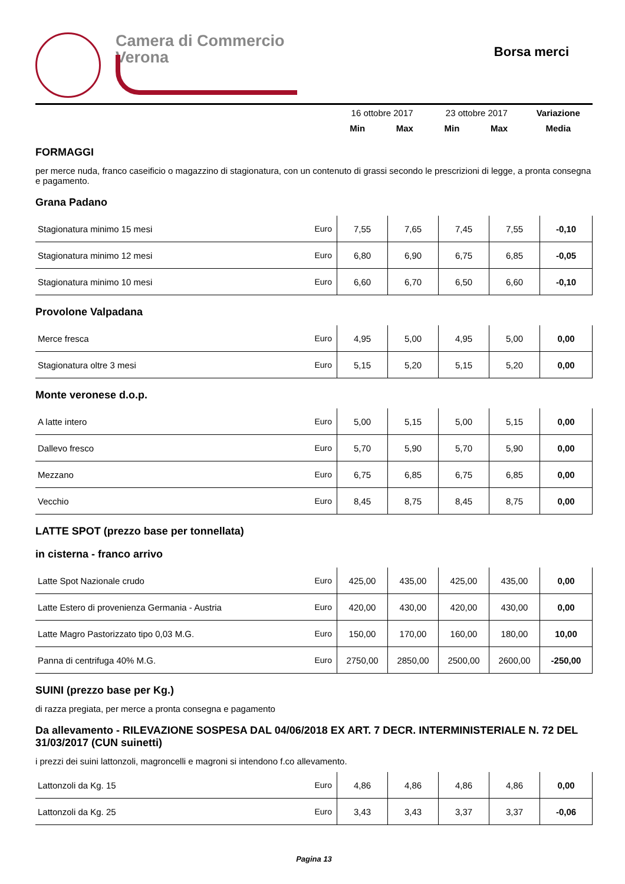Camera di Commercio
Verona
Borsa merci
| | 16 ottobre 2017 | | 23 ottobre 2017 | | Variazione |
| | Min | Max | Min | Max | Media |
FORMAGGI
per merce nuda, franco caseificio o magazzino di stagionatura, con un contenuto di grassi secondo le prescrizioni di legge, a pronta consegna e pagamento.
Grana Padano
| Stagionatura minimo 15 mesi | Euro | 7,55 | 7,65 | 7,45 | 7,55 | -0,10 |
| Stagionatura minimo 12 mesi | Euro | 6,80 | 6,90 | 6,75 | 6,85 | -0,05 |
| Stagionatura minimo 10 mesi | Euro | 6,60 | 6,70 | 6,50 | 6,60 | -0,10 |
Provolone Valpadana
| Merce fresca | Euro | 4,95 | 5,00 | 4,95 | 5,00 | 0,00 |
| Stagionatura oltre 3 mesi | Euro | 5,15 | 5,20 | 5,15 | 5,20 | 0,00 |
Monte veronese d.o.p.
| A latte intero | Euro | 5,00 | 5,15 | 5,00 | 5,15 | 0,00 |
| Dallevo fresco | Euro | 5,70 | 5,90 | 5,70 | 5,90 | 0,00 |
| Mezzano | Euro | 6,75 | 6,85 | 6,75 | 6,85 | 0,00 |
| Vecchio | Euro | 8,45 | 8,75 | 8,45 | 8,75 | 0,00 |
LATTE SPOT (prezzo base per tonnellata)
in cisterna - franco arrivo
| Latte Spot Nazionale crudo | Euro | 425,00 | 435,00 | 425,00 | 435,00 | 0,00 |
| Latte Estero di provenienza Germania - Austria | Euro | 420,00 | 430,00 | 420,00 | 430,00 | 0,00 |
| Latte Magro Pastorizzato tipo 0,03 M.G. | Euro | 150,00 | 170,00 | 160,00 | 180,00 | 10,00 |
| Panna di centrifuga 40% M.G. | Euro | 2750,00 | 2850,00 | 2500,00 | 2600,00 | -250,00 |
SUINI (prezzo base per Kg.)
di razza pregiata, per merce a pronta consegna e pagamento
Da allevamento - RILEVAZIONE SOSPESA DAL 04/06/2018 EX ART. 7 DECR. INTERMINISTERIALE N. 72 DEL 31/03/2017 (CUN suinetti)
i prezzi dei suini lattonzoli, magroncelli e magroni si intendono f.co allevamento.
| Lattonzoli da Kg. 15 | Euro | 4,86 | 4,86 | 4,86 | 4,86 | 0,00 |
| Lattonzoli da Kg. 25 | Euro | 3,43 | 3,43 | 3,37 | 3,37 | -0,06 |
Pagina 13